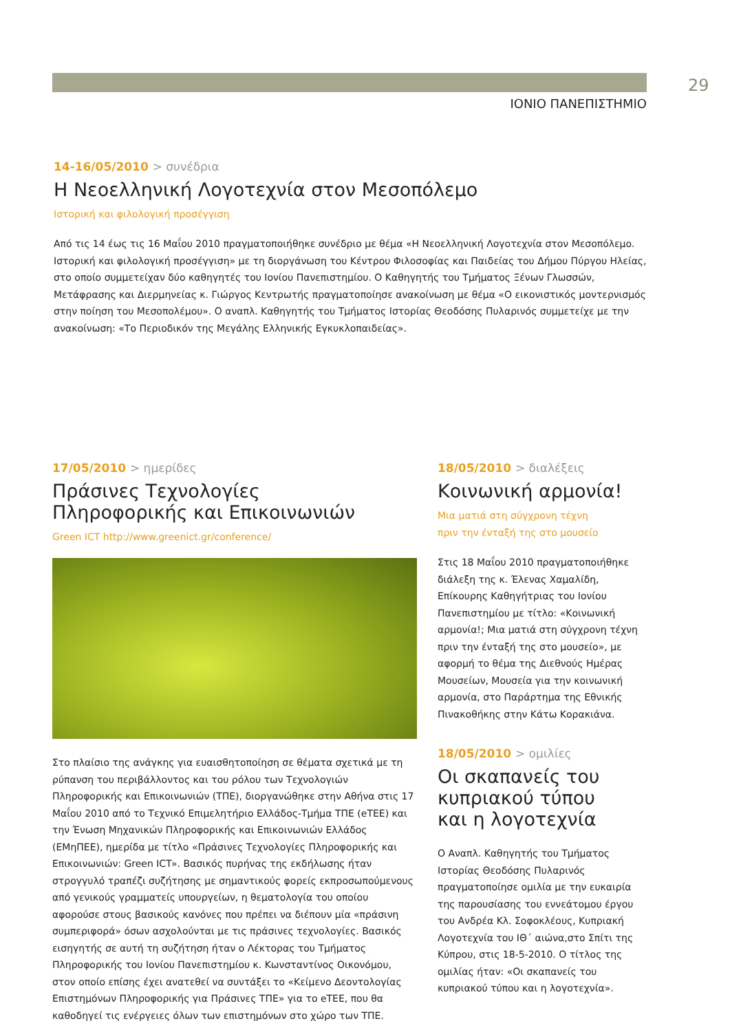29
ΙΟΝΙΟ ΠΑΝΕΠΙΣΤΗΜΙΟ
14-16/05/2010 > συνέδρια
Η Νεοελληνική Λογοτεχνία στον Μεσοπόλεμο
Ιστορική και φιλολογική προσέγγιση
Από τις 14 έως τις 16 Μαΐου 2010 πραγματοποιήθηκε συνέδριο με θέμα «Η Νεοελληνική Λογοτεχνία στον Μεσοπόλεμο. Ιστορική και φιλολογική προσέγγιση» με τη διοργάνωση του Κέντρου Φιλοσοφίας και Παιδείας του Δήμου Πύργου Ηλείας, στο οποίο συμμετείχαν δύο καθηγητές του Ιονίου Πανεπιστημίου. Ο Καθηγητής του Τμήματος Ξένων Γλωσσών, Μετάφρασης και Διερμηνείας κ. Γιώργος Κεντρωτής πραγματοποίησε ανακοίνωση με θέμα «Ο εικονιστικός μοντερνισμός στην ποίηση του Μεσοπολέμου». Ο αναπλ. Καθηγητής του Τμήματος Ιστορίας Θεοδόσης Πυλαρινός συμμετείχε με την ανακοίνωση: «Το Περιοδικόν της Μεγάλης Ελληνικής Εγκυκλοπαιδείας».
17/05/2010 > ημερίδες
Πράσινες Τεχνολογίες
Πληροφορικής και Επικοινωνιών
Green ICT http://www.greenict.gr/conference/
Στο πλαίσιο της ανάγκης για ευαισθητοποίηση σε θέματα σχετικά με τη ρύπανση του περιβάλλοντος και του ρόλου των Τεχνολογιών Πληροφορικής και Επικοινωνιών (ΤΠΕ), διοργανώθηκε στην Αθήνα στις 17 Μαΐου 2010 από το Τεχνικό Επιμελητήριο Ελλάδος-Τμήμα ΤΠΕ (eΤΕΕ) και την Ένωση Μηχανικών Πληροφορικής και Επικοινωνιών Ελλάδος (ΕΜηΠΕΕ), ημερίδα με τίτλο «Πράσινες Τεχνολογίες Πληροφορικής και Επικοινωνιών: Green ICT». Βασικός πυρήνας της εκδήλωσης ήταν στρογγυλό τραπέζι συζήτησης με σημαντικούς φορείς εκπροσωπούμενους από γενικούς γραμματείς υπουργείων, η θεματολογία του οποίου αφορούσε στους βασικούς κανόνες που πρέπει να διέπουν μία «πράσινη συμπεριφορά» όσων ασχολούνται με τις πράσινες τεχνολογίες. Βασικός εισηγητής σε αυτή τη συζήτηση ήταν ο Λέκτορας του Τμήματος Πληροφορικής του Ιονίου Πανεπιστημίου κ. Κωνσταντίνος Οικονόμου, στον οποίο επίσης έχει ανατεθεί να συντάξει το «Κείμενο Δεοντολογίας Επιστημόνων Πληροφορικής για Πράσινες ΤΠΕ» για το eΤΕΕ, που θα καθοδηγεί τις ενέργειες όλων των επιστημόνων στο χώρο των ΤΠΕ.
18/05/2010 > διαλέξεις
Κοινωνική αρμονία!
Μια ματιά στη σύγχρονη τέχνη
πριν την ένταξή της στο μουσείο
Στις 18 Μαΐου 2010 πραγματοποιήθηκε διάλεξη της κ. Έλενας Χαμαλίδη, Επίκουρης Καθηγήτριας του Ιονίου Πανεπιστημίου με τίτλο: «Κοινωνική αρμονία!; Μια ματιά στη σύγχρονη τέχνη πριν την ένταξή της στο μουσείο», με αφορμή το θέμα της Διεθνούς Ημέρας Μουσείων, Μουσεία για την κοινωνική αρμονία, στο Παράρτημα της Εθνικής Πινακοθήκης στην Κάτω Κορακιάνα.
18/05/2010 > ομιλίες
Οι σκαπανείς του
κυπριακού τύπου
και η λογοτεχνία
Ο Αναπλ. Καθηγητής του Τμήματος Ιστορίας Θεοδόσης Πυλαρινός πραγματοποίησε ομιλία με την ευκαιρία της παρουσίασης του εννεάτομου έργου του Ανδρέα Κλ. Σοφοκλέους, Κυπριακή Λογοτεχνία του ΙΘ΄ αιώνα,στο Σπίτι της Κύπρου, στις 18-5-2010. Ο τίτλος της ομιλίας ήταν: «Οι σκαπανείς του κυπριακού τύπου και η λογοτεχνία».